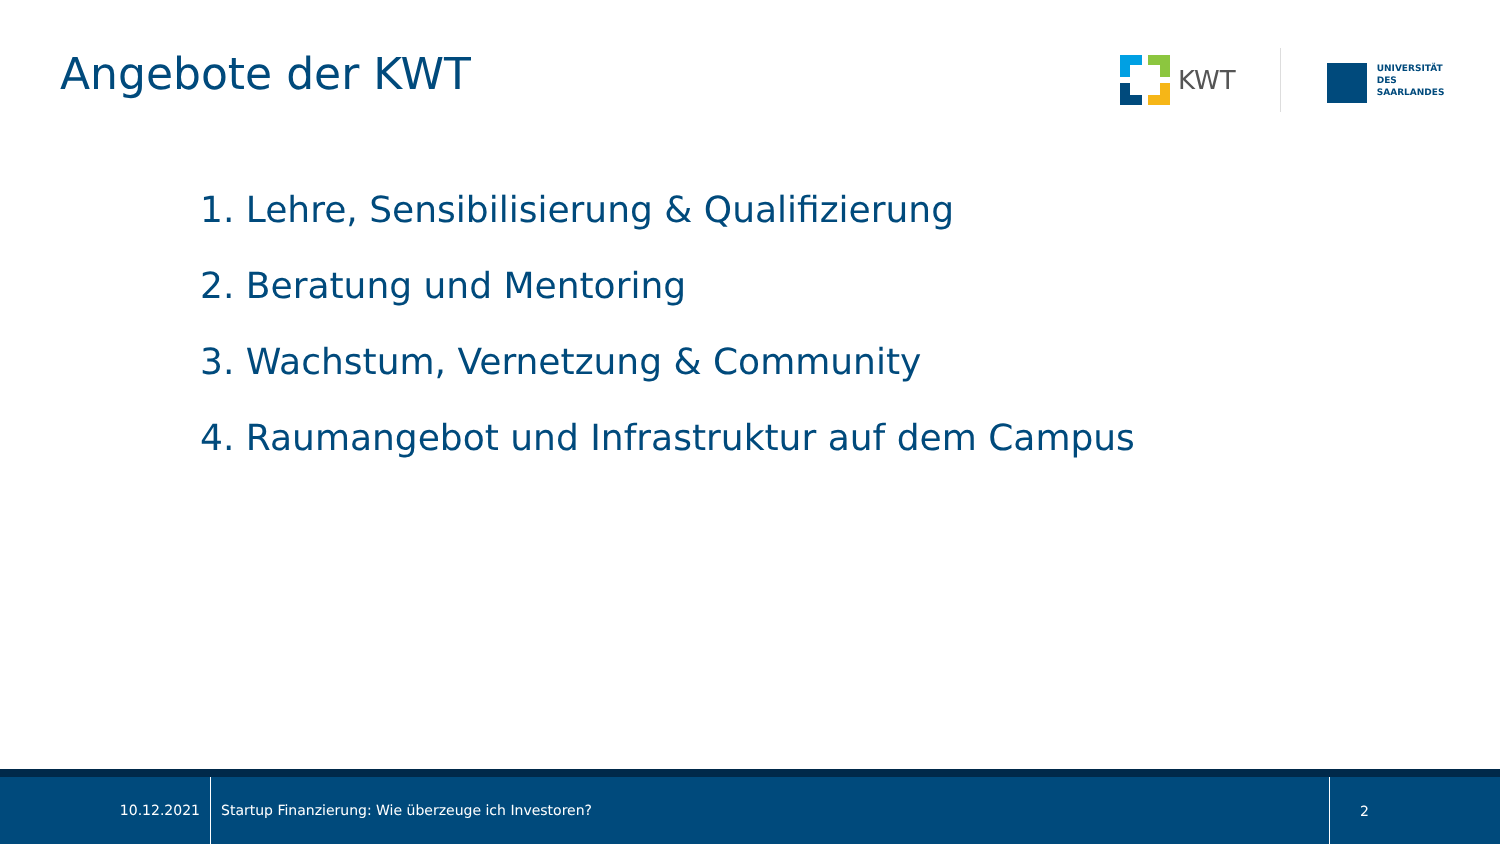Angebote der KWT
KWT
UNIVERSITÄT
DES
SAARLANDES
1. Lehre, Sensibilisierung & Qualifizierung
2. Beratung und Mentoring
3. Wachstum, Vernetzung & Community
4. Raumangebot und Infrastruktur auf dem Campus
10.12.2021
Startup Finanzierung: Wie überzeuge ich Investoren?
2